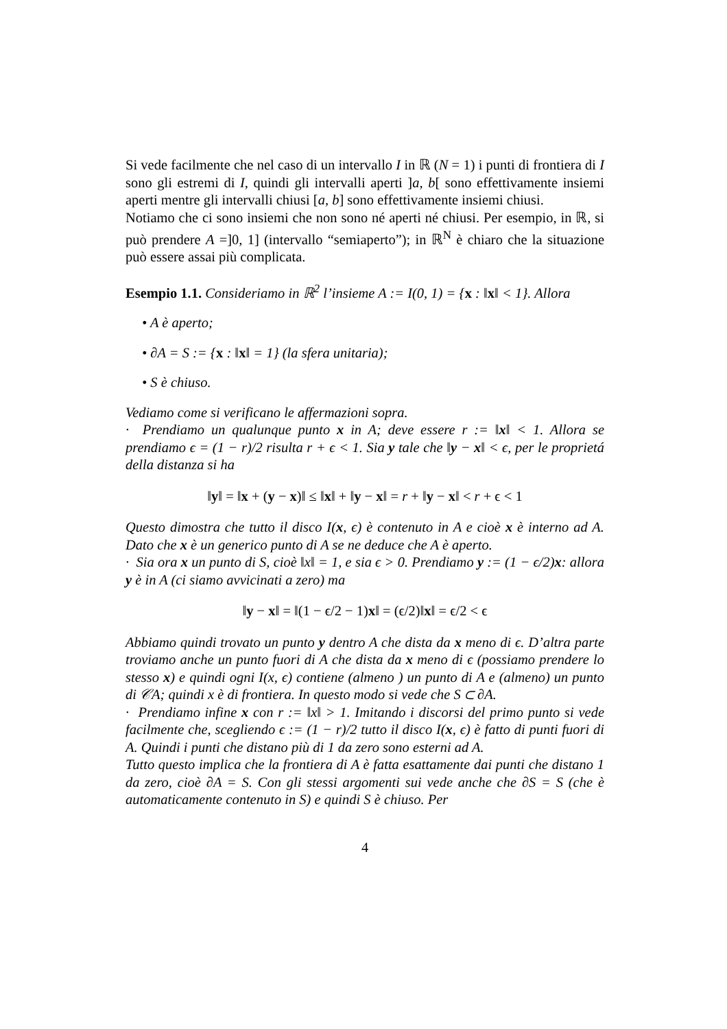Si vede facilmente che nel caso di un intervallo I in ℝ (N = 1) i punti di frontiera di I sono gli estremi di I, quindi gli intervalli aperti ]a, b[ sono effettivamente insiemi aperti mentre gli intervalli chiusi [a, b] sono effettivamente insiemi chiusi.
Notiamo che ci sono insiemi che non sono né aperti né chiusi. Per esempio, in ℝ, si può prendere A =]0, 1] (intervallo “semiaperto”); in ℝ<sup>N</sup> è chiaro che la situazione può essere assai più complicata.
Esempio 1.1. Consideriamo in ℝ<sup>2</sup> l’insieme A := I(0, 1) = {x : ‖x‖ < 1}. Allora
• A è aperto;
• ∂A = S := {x : ‖x‖ = 1} (la sfera unitaria);
• S è chiuso.
Vediamo come si verificano le affermazioni sopra.
· Prendiamo un qualunque punto x in A; deve essere r := ‖x‖ < 1. Allora se prendiamo ϵ = (1 − r)/2 risulta r + ϵ < 1. Sia y tale che ‖y − x‖ < ϵ, per le proprietá della distanza si ha
‖y‖ = ‖x + (y − x)‖ ≤ ‖x‖ + ‖y − x‖ = r + ‖y − x‖ < r + ϵ < 1
Questo dimostra che tutto il disco I(x, ϵ) è contenuto in A e cioè x è interno ad A. Dato che x è un generico punto di A se ne deduce che A è aperto.
· Sia ora x un punto di S, cioè ‖x‖ = 1, e sia ϵ > 0. Prendiamo y := (1 − ϵ/2)x: allora y è in A (ci siamo avvicinati a zero) ma
‖y − x‖ = ‖(1 − ϵ/2 − 1)x‖ = (ϵ/2)‖x‖ = ϵ/2 < ϵ
Abbiamo quindi trovato un punto y dentro A che dista da x meno di ϵ. D’altra parte troviamo anche un punto fuori di A che dista da x meno di ϵ (possiamo prendere lo stesso x) e quindi ogni I(x, ϵ) contiene (almeno ) un punto di A e (almeno) un punto di 𝒞A; quindi x è di frontiera. In questo modo si vede che S ⊂ ∂A.
· Prendiamo infine x con r := ‖x‖ > 1. Imitando i discorsi del primo punto si vede facilmente che, scegliendo ϵ := (1 − r)/2 tutto il disco I(x, ϵ) è fatto di punti fuori di A. Quindi i punti che distano più di 1 da zero sono esterni ad A.
Tutto questo implica che la frontiera di A è fatta esattamente dai punti che distano 1 da zero, cioè ∂A = S. Con gli stessi argomenti sui vede anche che ∂S = S (che è automaticamente contenuto in S) e quindi S è chiuso. Per
4